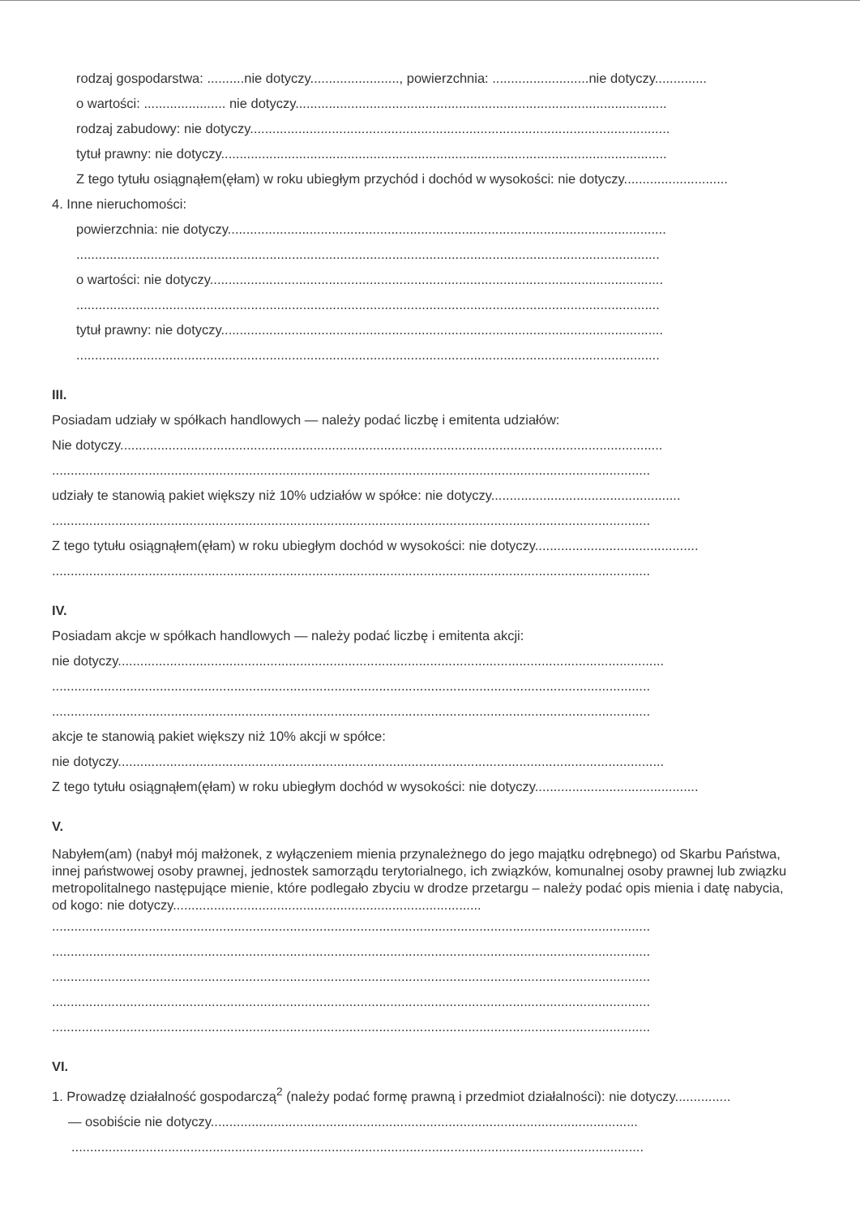rodzaj gospodarstwa: ..........nie dotyczy........................, powierzchnia: ..........................nie dotyczy..............
o wartości: ...................... nie dotyczy....................................................................................................
rodzaj zabudowy: nie dotyczy.................................................................................................................
tytuł prawny: nie dotyczy........................................................................................................................
Z tego tytułu osiągnąłem(ęłam) w roku ubiegłym przychód i dochód w wysokości: nie dotyczy............................
4. Inne nieruchomości:
powierzchnia: nie dotyczy......................................................................................................................
.............................................................................................................................................................
o wartości: nie dotyczy..........................................................................................................................
.............................................................................................................................................................
tytuł prawny: nie dotyczy.......................................................................................................................
.............................................................................................................................................................
III.
Posiadam udziały w spółkach handlowych — należy podać liczbę i emitenta udziałów:
Nie dotyczy..................................................................................................................................................
.................................................................................................................................................................
udziały te stanowią pakiet większy niż 10% udziałów w spółce: nie dotyczy...................................................
.................................................................................................................................................................
Z tego tytułu osiągnąłem(ęłam) w roku ubiegłym dochód w wysokości: nie dotyczy............................................
.................................................................................................................................................................
IV.
Posiadam akcje w spółkach handlowych — należy podać liczbę i emitenta akcji:
nie dotyczy...................................................................................................................................................
.................................................................................................................................................................
.................................................................................................................................................................
akcje te stanowią pakiet większy niż 10% akcji w spółce:
nie dotyczy...................................................................................................................................................
Z tego tytułu osiągnąłem(ęłam) w roku ubiegłym dochód w wysokości: nie dotyczy............................................
V.
Nabyłem(am) (nabył mój małżonek, z wyłączeniem mienia przynależnego do jego majątku odrębnego) od Skarbu Państwa, innej państwowej osoby prawnej, jednostek samorządu terytorialnego, ich związków, komunalnej osoby prawnej lub związku metropolitalnego następujące mienie, które podlegało zbyciu w drodze przetargu – należy podać opis mienia i datę nabycia, od kogo: nie dotyczy...................................................................................
.................................................................................................................................................................
.................................................................................................................................................................
.................................................................................................................................................................
.................................................................................................................................................................
.................................................................................................................................................................
VI.
1. Prowadzę działalność gospodarczą<sup>2</sup> (należy podać formę prawną i przedmiot działalności): nie dotyczy...............
— osobiście nie dotyczy...................................................................................................................
..........................................................................................................................................................